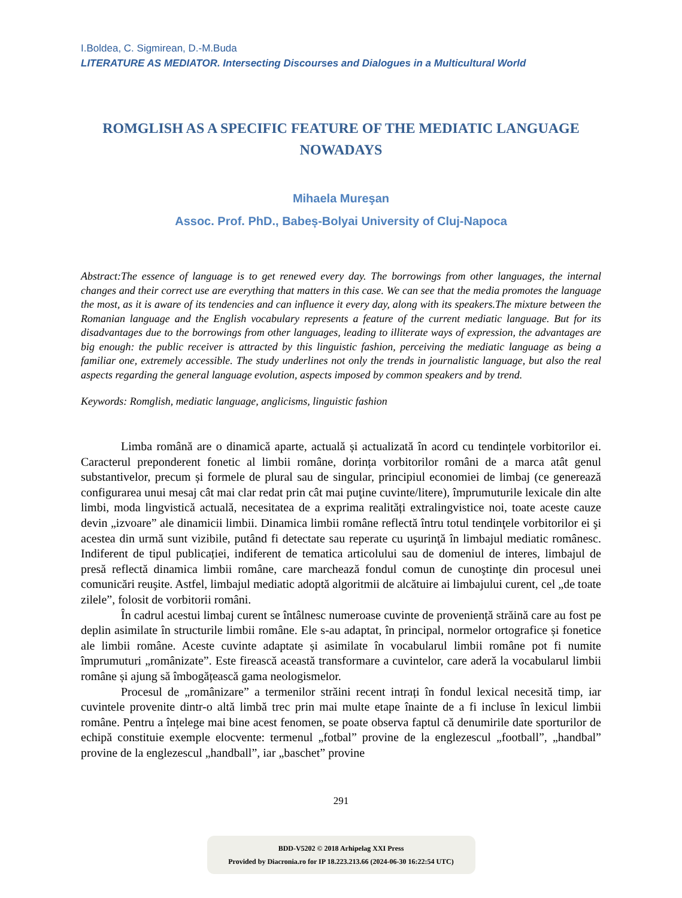I.Boldea, C. Sigmirean, D.-M.Buda
LITERATURE AS MEDIATOR. Intersecting Discourses and Dialogues in a Multicultural World
ROMGLISH AS A SPECIFIC FEATURE OF THE MEDIATIC LANGUAGE NOWADAYS
Mihaela Mureşan
Assoc. Prof. PhD., Babeș-Bolyai University of Cluj-Napoca
Abstract:The essence of language is to get renewed every day. The borrowings from other languages, the internal changes and their correct use are everything that matters in this case. We can see that the media promotes the language the most, as it is aware of its tendencies and can influence it every day, along with its speakers.The mixture between the Romanian language and the English vocabulary represents a feature of the current mediatic language. But for its disadvantages due to the borrowings from other languages, leading to illiterate ways of expression, the advantages are big enough: the public receiver is attracted by this linguistic fashion, perceiving the mediatic language as being a familiar one, extremely accessible. The study underlines not only the trends in journalistic language, but also the real aspects regarding the general language evolution, aspects imposed by common speakers and by trend.
Keywords: Romglish, mediatic language, anglicisms, linguistic fashion
Limba română are o dinamică aparte, actuală și actualizată în acord cu tendințele vorbitorilor ei. Caracterul preponderent fonetic al limbii române, dorința vorbitorilor români de a marca atât genul substantivelor, precum și formele de plural sau de singular, principiul economiei de limbaj (ce generează configurarea unui mesaj cât mai clar redat prin cât mai puţine cuvinte/litere), împrumuturile lexicale din alte limbi, moda lingvistică actuală, necesitatea de a exprima realități extralingvistice noi, toate aceste cauze devin „izvoare” ale dinamicii limbii. Dinamica limbii române reflectă întru totul tendinţele vorbitorilor ei şi acestea din urmă sunt vizibile, putând fi detectate sau reperate cu uşurinţă în limbajul mediatic românesc. Indiferent de tipul publicației, indiferent de tematica articolului sau de domeniul de interes, limbajul de presă reflectă dinamica limbii române, care marchează fondul comun de cunoştinţe din procesul unei comunicări reuşite. Astfel, limbajul mediatic adoptă algoritmii de alcătuire ai limbajului curent, cel „de toate zilele”, folosit de vorbitorii români.
În cadrul acestui limbaj curent se întâlnesc numeroase cuvinte de proveniență străină care au fost pe deplin asimilate în structurile limbii române. Ele s-au adaptat, în principal, normelor ortografice și fonetice ale limbii române. Aceste cuvinte adaptate și asimilate în vocabularul limbii române pot fi numite împrumuturi „românizate”. Este firească această transformare a cuvintelor, care aderă la vocabularul limbii române și ajung să îmbogățească gama neologismelor.
Procesul de „românizare” a termenilor străini recent intrați în fondul lexical necesită timp, iar cuvintele provenite dintr-o altă limbă trec prin mai multe etape înainte de a fi incluse în lexicul limbii române. Pentru a înțelege mai bine acest fenomen, se poate observa faptul că denumirile date sporturilor de echipă constituie exemple elocvente: termenul „fotbal” provine de la englezescul „football”, „handbal” provine de la englezescul „handball”, iar „baschet” provine
291
BDD-V5202 © 2018 Arhipelag XXI Press
Provided by Diacronia.ro for IP 18.223.213.66 (2024-06-30 16:22:54 UTC)